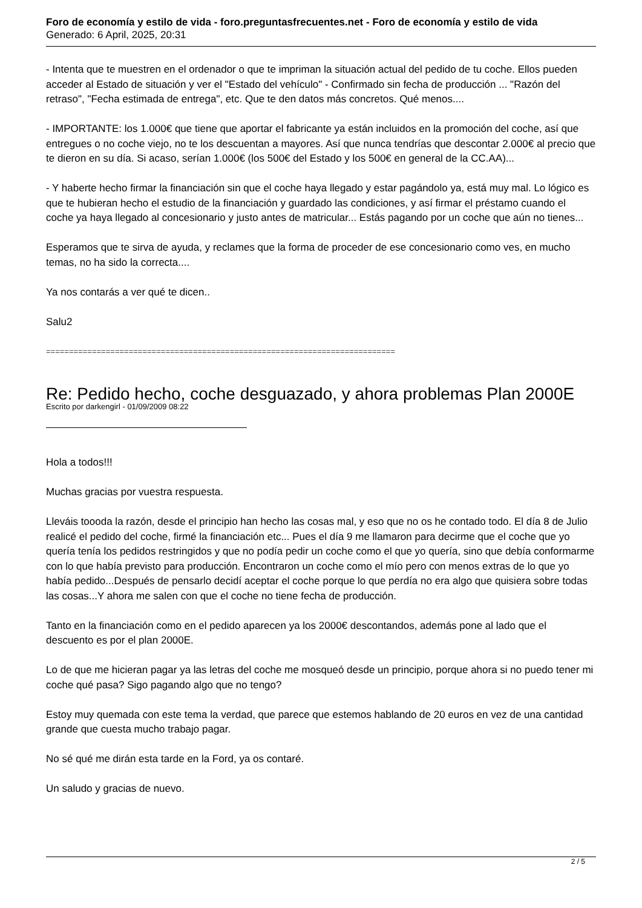Foro de economía y estilo de vida - foro.preguntasfrecuentes.net - Foro de economía y estilo de vida
Generado: 6 April, 2025, 20:31
- Intenta que te muestren en el ordenador o que te impriman la situación actual del pedido de tu coche. Ellos pueden acceder al Estado de situación y ver el "Estado del vehículo" - Confirmado sin fecha de producción ... "Razón del retraso", "Fecha estimada de entrega", etc. Que te den datos más concretos. Qué menos....
- IMPORTANTE: los 1.000€ que tiene que aportar el fabricante ya están incluidos en la promoción del coche, así que entregues o no coche viejo, no te los descuentan a mayores. Así que nunca tendrías que descontar 2.000€ al precio que te dieron en su día. Si acaso, serían 1.000€ (los 500€ del Estado y los 500€ en general de la CC.AA)...
- Y haberte hecho firmar la financiación sin que el coche haya llegado y estar pagándolo ya, está muy mal. Lo lógico es que te hubieran hecho el estudio de la financiación y guardado las condiciones, y así firmar el préstamo cuando el coche ya haya llegado al concesionario y justo antes de matricular... Estás pagando por un coche que aún no tienes...
Esperamos que te sirva de ayuda, y reclames que la forma de proceder de ese concesionario como ves, en mucho temas, no ha sido la correcta....
Ya nos contarás a ver qué te dicen..
Salu2
============================================================================
Re: Pedido hecho, coche desguazado, y ahora problemas Plan 2000E
Escrito por darkengirl - 01/09/2009 08:22
Hola a todos!!!
Muchas gracias por vuestra respuesta.
Lleváis toooda la razón, desde el principio han hecho las cosas mal, y eso que no os he contado todo. El día 8 de Julio realicé el pedido del coche, firmé la financiación etc... Pues el día 9 me llamaron para decirme que el coche que yo quería tenía los pedidos restringidos y que no podía pedir un coche como el que yo quería, sino que debía conformarme con lo que había previsto para producción. Encontraron un coche como el mío pero con menos extras de lo que yo había pedido...Después de pensarlo decidí aceptar el coche porque lo que perdía no era algo que quisiera sobre todas las cosas...Y ahora me salen con que el coche no tiene fecha de producción.
Tanto en la financiación como en el pedido aparecen ya los 2000€ descontandos, además pone al lado que el descuento es por el plan 2000E.
Lo de que me hicieran pagar ya las letras del coche me mosqueó desde un principio, porque ahora si no puedo tener mi coche qué pasa? Sigo pagando algo que no tengo?
Estoy muy quemada con este tema la verdad, que parece que estemos hablando de 20 euros en vez de una cantidad grande que cuesta mucho trabajo pagar.
No sé qué me dirán esta tarde en la Ford, ya os contaré.
Un saludo y gracias de nuevo.
2 / 5